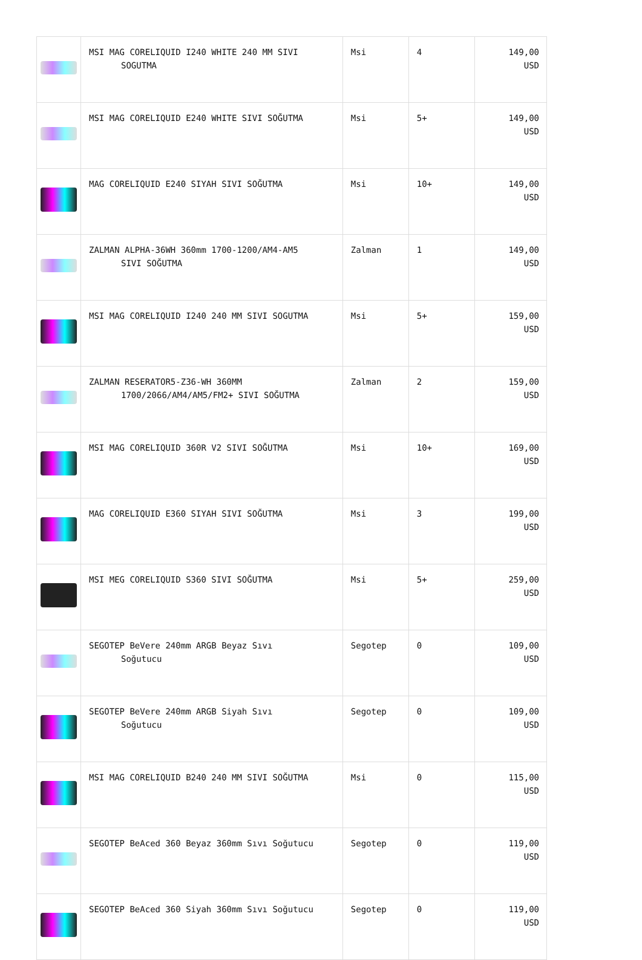| | MSI MAG CORELIQUID I240 WHITE 240 MM SIVI SOGUTMA | Msi | 4 | 149,00 USD |
| | MSI MAG CORELIQUID E240 WHITE SIVI SOĞUTMA | Msi | 5+ | 149,00 USD |
| | MAG CORELIQUID E240 SIYAH SIVI SOĞUTMA | Msi | 10+ | 149,00 USD |
| | ZALMAN ALPHA-36WH 360mm 1700-1200/AM4-AM5 SIVI SOĞUTMA | Zalman | 1 | 149,00 USD |
| | MSI MAG CORELIQUID I240 240 MM SIVI SOGUTMA | Msi | 5+ | 159,00 USD |
| | ZALMAN RESERATOR5-Z36-WH 360MM 1700/2066/AM4/AM5/FM2+ SIVI SOĞUTMA | Zalman | 2 | 159,00 USD |
| | MSI MAG CORELIQUID 360R V2 SIVI SOĞUTMA | Msi | 10+ | 169,00 USD |
| | MAG CORELIQUID E360 SIYAH SIVI SOĞUTMA | Msi | 3 | 199,00 USD |
| | MSI MEG CORELIQUID S360 SIVI SOĞUTMA | Msi | 5+ | 259,00 USD |
| | SEGOTEP BeVere 240mm ARGB Beyaz Sıvı Soğutucu | Segotep | 0 | 109,00 USD |
| | SEGOTEP BeVere 240mm ARGB Siyah Sıvı Soğutucu | Segotep | 0 | 109,00 USD |
| | MSI MAG CORELIQUID B240 240 MM SIVI SOĞUTMA | Msi | 0 | 115,00 USD |
| | SEGOTEP BeAced 360 Beyaz 360mm Sıvı Soğutucu | Segotep | 0 | 119,00 USD |
| | SEGOTEP BeAced 360 Siyah 360mm Sıvı Soğutucu | Segotep | 0 | 119,00 USD |